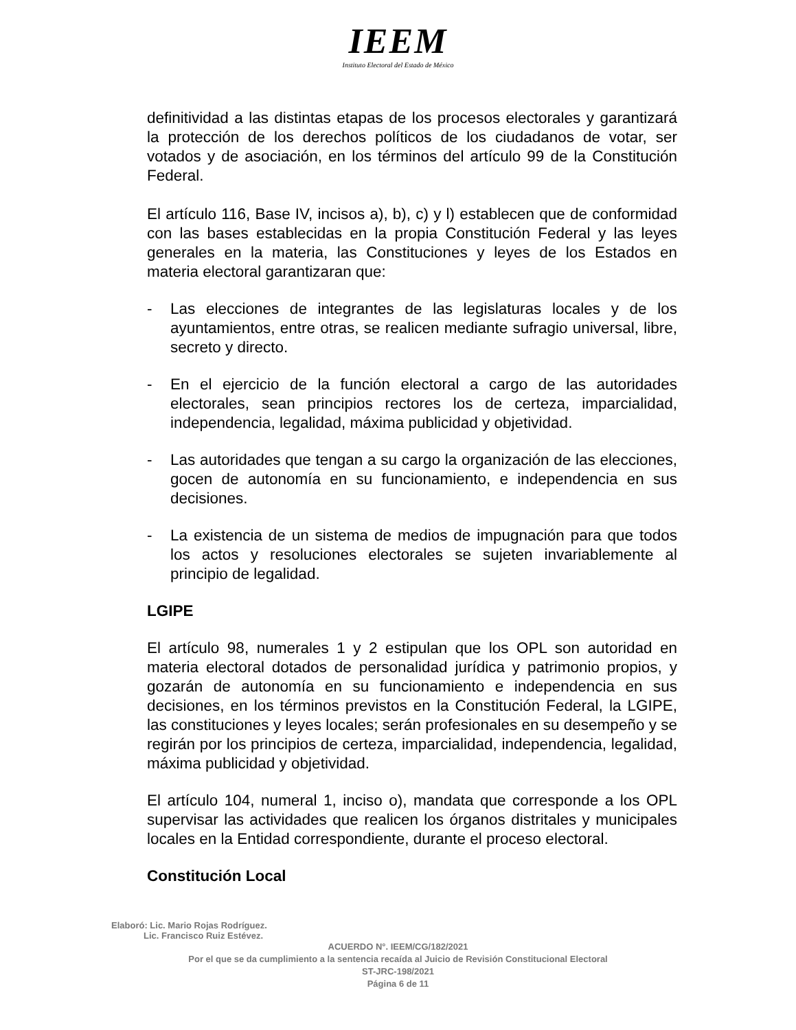IEEM
Instituto Electoral del Estado de México
definitividad a las distintas etapas de los procesos electorales y garantizará la protección de los derechos políticos de los ciudadanos de votar, ser votados y de asociación, en los términos del artículo 99 de la Constitución Federal.
El artículo 116, Base IV, incisos a), b), c) y l) establecen que de conformidad con las bases establecidas en la propia Constitución Federal y las leyes generales en la materia, las Constituciones y leyes de los Estados en materia electoral garantizaran que:
- Las elecciones de integrantes de las legislaturas locales y de los ayuntamientos, entre otras, se realicen mediante sufragio universal, libre, secreto y directo.
- En el ejercicio de la función electoral a cargo de las autoridades electorales, sean principios rectores los de certeza, imparcialidad, independencia, legalidad, máxima publicidad y objetividad.
- Las autoridades que tengan a su cargo la organización de las elecciones, gocen de autonomía en su funcionamiento, e independencia en sus decisiones.
- La existencia de un sistema de medios de impugnación para que todos los actos y resoluciones electorales se sujeten invariablemente al principio de legalidad.
LGIPE
El artículo 98, numerales 1 y 2 estipulan que los OPL son autoridad en materia electoral dotados de personalidad jurídica y patrimonio propios, y gozarán de autonomía en su funcionamiento e independencia en sus decisiones, en los términos previstos en la Constitución Federal, la LGIPE, las constituciones y leyes locales; serán profesionales en su desempeño y se regirán por los principios de certeza, imparcialidad, independencia, legalidad, máxima publicidad y objetividad.
El artículo 104, numeral 1, inciso o), mandata que corresponde a los OPL supervisar las actividades que realicen los órganos distritales y municipales locales en la Entidad correspondiente, durante el proceso electoral.
Constitución Local
Elaboró: Lic. Mario Rojas Rodríguez.
Lic. Francisco Ruiz Estévez.
ACUERDO N°. IEEM/CG/182/2021
Por el que se da cumplimiento a la sentencia recaída al Juicio de Revisión Constitucional Electoral
ST-JRC-198/2021
Página 6 de 11